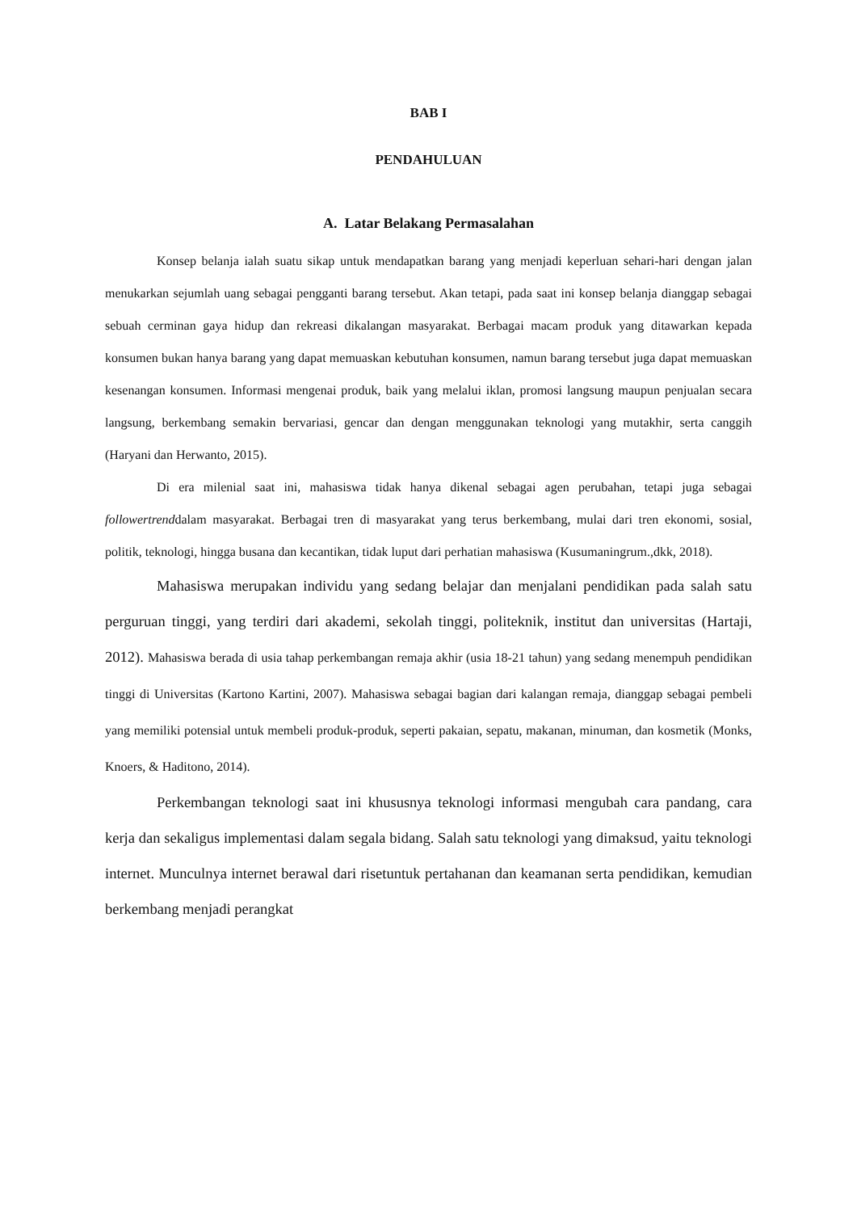BAB I
PENDAHULUAN
A. Latar Belakang Permasalahan
Konsep belanja ialah suatu sikap untuk mendapatkan barang yang menjadi keperluan sehari-hari dengan jalan menukarkan sejumlah uang sebagai pengganti barang tersebut. Akan tetapi, pada saat ini konsep belanja dianggap sebagai sebuah cerminan gaya hidup dan rekreasi dikalangan masyarakat. Berbagai macam produk yang ditawarkan kepada konsumen bukan hanya barang yang dapat memuaskan kebutuhan konsumen, namun barang tersebut juga dapat memuaskan kesenangan konsumen. Informasi mengenai produk, baik yang melalui iklan, promosi langsung maupun penjualan secara langsung, berkembang semakin bervariasi, gencar dan dengan menggunakan teknologi yang mutakhir, serta canggih (Haryani dan Herwanto, 2015).
Di era milenial saat ini, mahasiswa tidak hanya dikenal sebagai agen perubahan, tetapi juga sebagai followertrenddalam masyarakat. Berbagai tren di masyarakat yang terus berkembang, mulai dari tren ekonomi, sosial, politik, teknologi, hingga busana dan kecantikan, tidak luput dari perhatian mahasiswa (Kusumaningrum.,dkk, 2018).
Mahasiswa merupakan individu yang sedang belajar dan menjalani pendidikan pada salah satu perguruan tinggi, yang terdiri dari akademi, sekolah tinggi, politeknik, institut dan universitas (Hartaji, 2012). Mahasiswa berada di usia tahap perkembangan remaja akhir (usia 18-21 tahun) yang sedang menempuh pendidikan tinggi di Universitas (Kartono Kartini, 2007). Mahasiswa sebagai bagian dari kalangan remaja, dianggap sebagai pembeli yang memiliki potensial untuk membeli produk-produk, seperti pakaian, sepatu, makanan, minuman, dan kosmetik (Monks, Knoers, & Haditono, 2014).
Perkembangan teknologi saat ini khususnya teknologi informasi mengubah cara pandang, cara kerja dan sekaligus implementasi dalam segala bidang. Salah satu teknologi yang dimaksud, yaitu teknologi internet. Munculnya internet berawal dari risetuntuk pertahanan dan keamanan serta pendidikan, kemudian berkembang menjadi perangkat